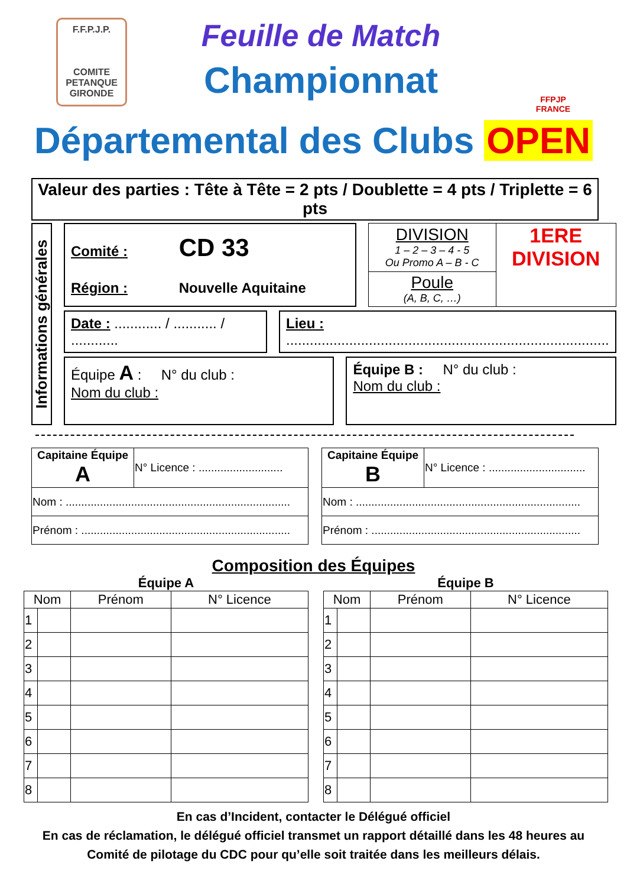F.F.P.J.P.
COMITE
PETANQUE
GIRONDE
Feuille de Match
Championnat
FFPJP
FRANCE
Départemental des Clubs OPEN
Valeur des parties : Tête à Tête = 2 pts / Doublette = 4 pts / Triplette = 6 pts
Informations générales
Comité : CD 33
Région : Nouvelle Aquitaine
| DIVISION 1 – 2 – 3 – 4 - 5 Ou Promo A – B - C | 1ERE DIVISION |
| Poule (A, B, C, …) | |
Date : ............ / ........... / ............
Lieu : ..................................................................................
Équipe A : N° du club :
Nom du club :
Équipe B : N° du club :
Nom du club :
| Capitaine Équipe A | N° Licence : ........................... |
| Nom : ........................................................................ | |
| Prénom : ................................................................... | |
| Capitaine Équipe B | N° Licence : ............................... |
| Nom : ........................................................................ | |
| Prénom : ................................................................... | |
Composition des Équipes
Équipe A
| Nom | | Prénom | N° Licence |
| --- | --- | --- | --- |
| 1 | | | |
| 2 | | | |
| 3 | | | |
| 4 | | | |
| 5 | | | |
| 6 | | | |
| 7 | | | |
| 8 | | | |
Équipe B
| Nom | | Prénom | N° Licence |
| --- | --- | --- | --- |
| 1 | | | |
| 2 | | | |
| 3 | | | |
| 4 | | | |
| 5 | | | |
| 6 | | | |
| 7 | | | |
| 8 | | | |
En cas d’Incident, contacter le Délégué officiel
En cas de réclamation, le délégué officiel transmet un rapport détaillé dans les 48 heures au
Comité de pilotage du CDC pour qu’elle soit traitée dans les meilleurs délais.